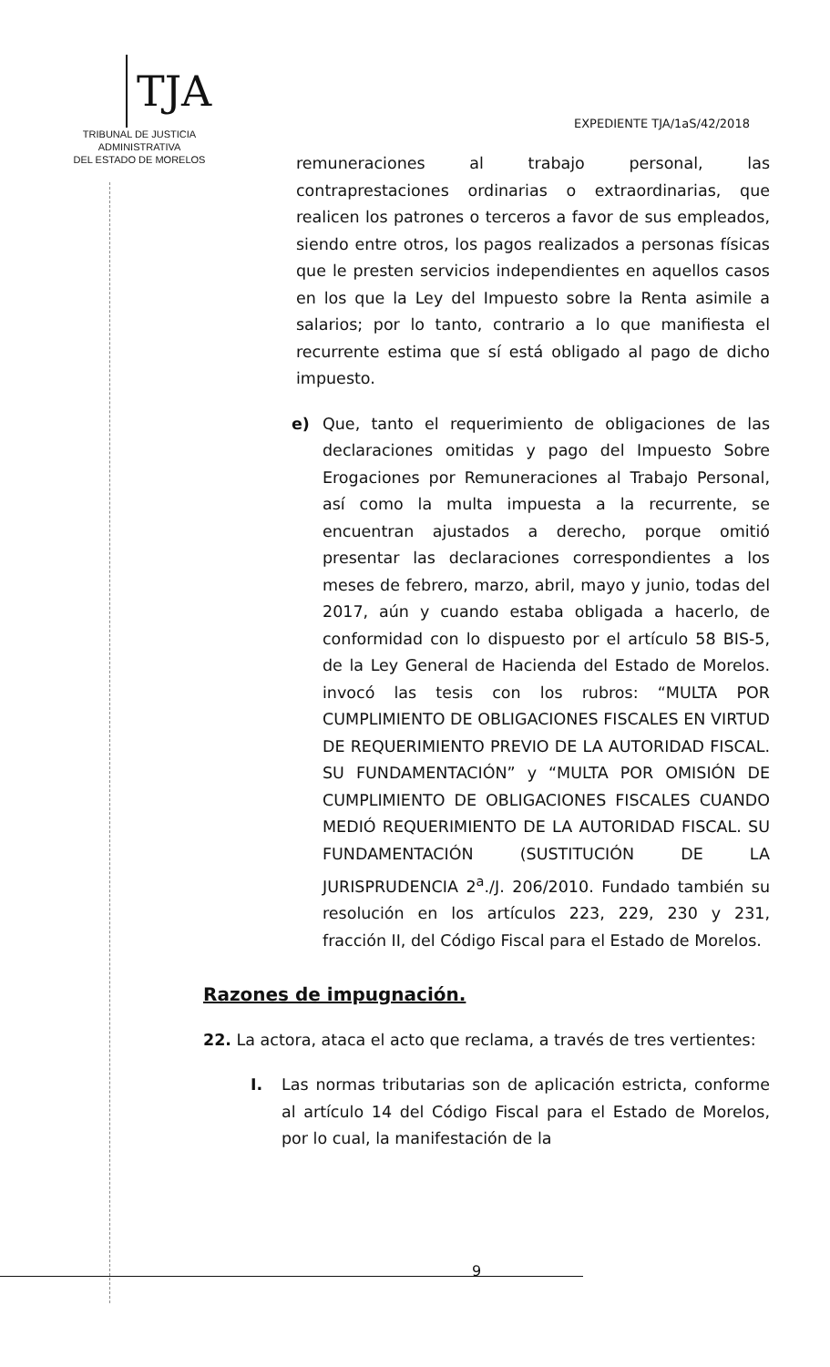TJA
TRIBUNAL DE JUSTICIA ADMINISTRATIVA
DEL ESTADO DE MORELOS
EXPEDIENTE TJA/1aS/42/2018
remuneraciones al trabajo personal, las contraprestaciones ordinarias o extraordinarias, que realicen los patrones o terceros a favor de sus empleados, siendo entre otros, los pagos realizados a personas físicas que le presten servicios independientes en aquellos casos en los que la Ley del Impuesto sobre la Renta asimile a salarios; por lo tanto, contrario a lo que manifiesta el recurrente estima que sí está obligado al pago de dicho impuesto.
e) Que, tanto el requerimiento de obligaciones de las declaraciones omitidas y pago del Impuesto Sobre Erogaciones por Remuneraciones al Trabajo Personal, así como la multa impuesta a la recurrente, se encuentran ajustados a derecho, porque omitió presentar las declaraciones correspondientes a los meses de febrero, marzo, abril, mayo y junio, todas del 2017, aún y cuando estaba obligada a hacerlo, de conformidad con lo dispuesto por el artículo 58 BIS-5, de la Ley General de Hacienda del Estado de Morelos. invocó las tesis con los rubros: “MULTA POR CUMPLIMIENTO DE OBLIGACIONES FISCALES EN VIRTUD DE REQUERIMIENTO PREVIO DE LA AUTORIDAD FISCAL. SU FUNDAMENTACIÓN” y “MULTA POR OMISIÓN DE CUMPLIMIENTO DE OBLIGACIONES FISCALES CUANDO MEDIÓ REQUERIMIENTO DE LA AUTORIDAD FISCAL. SU FUNDAMENTACIÓN (SUSTITUCIÓN DE LA JURISPRUDENCIA 2<sup>a</sup>./J. 206/2010. Fundado también su resolución en los artículos 223, 229, 230 y 231, fracción II, del Código Fiscal para el Estado de Morelos.
Razones de impugnación.
22. La actora, ataca el acto que reclama, a través de tres vertientes:
I. Las normas tributarias son de aplicación estricta, conforme al artículo 14 del Código Fiscal para el Estado de Morelos, por lo cual, la manifestación de la
9